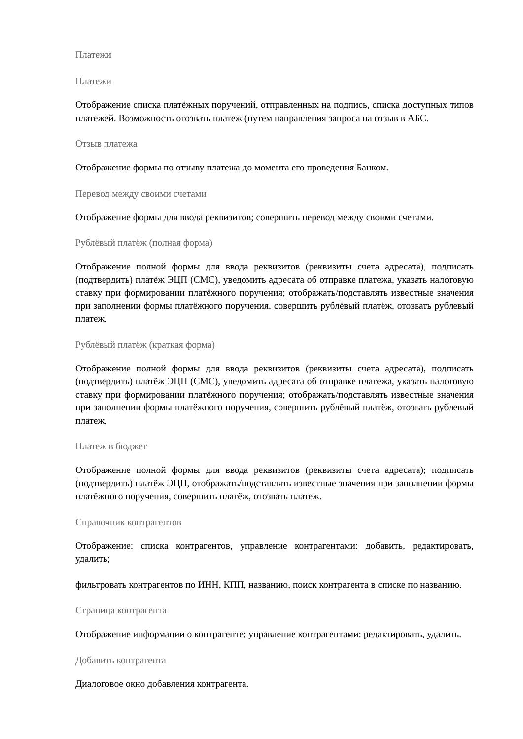Платежи
Платежи
Отображение списка платёжных поручений, отправленных на подпись, списка доступных типов платежей. Возможность отозвать платеж (путем направления запроса на отзыв в АБС.
Отзыв платежа
Отображение формы по отзыву платежа до момента его проведения Банком.
Перевод между своими счетами
Отображение формы для ввода реквизитов; совершить перевод между своими счетами.
Рублёвый платёж (полная форма)
Отображение полной формы для ввода реквизитов (реквизиты счета адресата), подписать (подтвердить) платёж ЭЦП (СМС), уведомить адресата об отправке платежа, указать налоговую ставку при формировании платёжного поручения; отображать/подставлять известные значения при заполнении формы платёжного поручения, совершить рублёвый платёж, отозвать рублевый платеж.
Рублёвый платёж (краткая форма)
Отображение полной формы для ввода реквизитов (реквизиты счета адресата), подписать (подтвердить) платёж ЭЦП (СМС), уведомить адресата об отправке платежа, указать налоговую ставку при формировании платёжного поручения; отображать/подставлять известные значения при заполнении формы платёжного поручения, совершить рублёвый платёж, отозвать рублевый платеж.
Платеж в бюджет
Отображение полной формы для ввода реквизитов (реквизиты счета адресата); подписать (подтвердить) платёж ЭЦП, отображать/подставлять известные значения при заполнении формы платёжного поручения, совершить платёж, отозвать платеж.
Справочник контрагентов
Отображение: списка контрагентов, управление контрагентами: добавить, редактировать, удалить;
фильтровать контрагентов по ИНН, КПП, названию, поиск контрагента в списке по названию.
Страница контрагента
Отображение информации о контрагенте; управление контрагентами: редактировать, удалить.
Добавить контрагента
Диалоговое окно добавления контрагента.